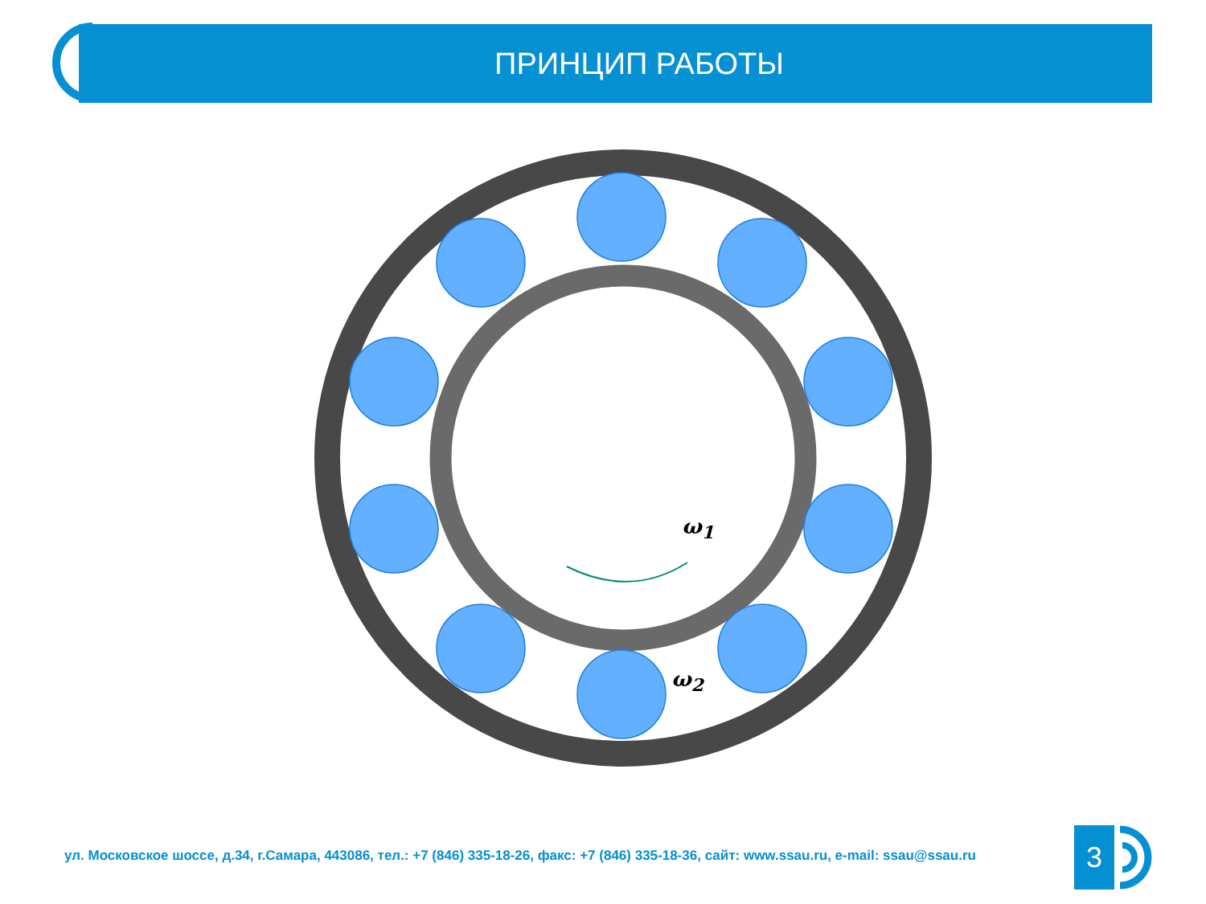ПРИНЦИП РАБОТЫ
ω<sub>1</sub>
ω<sub>2</sub>
ул. Московское шоссе, д.34, г.Самара, 443086, тел.: +7 (846) 335-18-26, факс: +7 (846) 335-18-36, сайт: www.ssau.ru, e-mail: ssau@ssau.ru
3